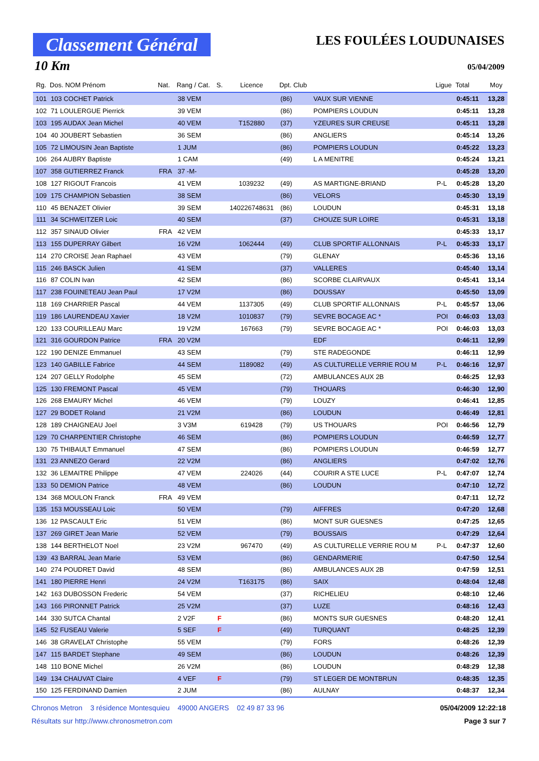Classement Général
LES FOULÉES LOUDUNAISES
10 Km 05/04/2009
| Rg. | Dos. NOM Prénom | Nat. | Rang / Cat. | S. | Licence | Dpt. Club | | Ligue | Total | Moy |
| --- | --- | --- | --- | --- | --- | --- | --- | --- | --- | --- |
| 101 | 103 COCHET Patrick | | 38 VEM | | | (86) | VAUX SUR VIENNE | | 0:45:11 | 13,28 |
| 102 | 71 LOULERGUE Pierrick | | 39 VEM | | | (86) | POMPIERS LOUDUN | | 0:45:11 | 13,28 |
| 103 | 195 AUDAX Jean Michel | | 40 VEM | | T152880 | (37) | YZEURES SUR CREUSE | | 0:45:11 | 13,28 |
| 104 | 40 JOUBERT Sebastien | | 36 SEM | | | (86) | ANGLIERS | | 0:45:14 | 13,26 |
| 105 | 72 LIMOUSIN Jean Baptiste | | 1 JUM | | | (86) | POMPIERS LOUDUN | | 0:45:22 | 13,23 |
| 106 | 264 AUBRY Baptiste | | 1 CAM | | | (49) | L A MENITRE | | 0:45:24 | 13,21 |
| 107 | 358 GUTIERREZ Franck | FRA | 37 -M- | | | | | | 0:45:28 | 13,20 |
| 108 | 127 RIGOUT Francois | | 41 VEM | | 1039232 | (49) | AS MARTIGNE-BRIAND | P-L | 0:45:28 | 13,20 |
| 109 | 175 CHAMPION Sebastien | | 38 SEM | | | (86) | VELORS | | 0:45:30 | 13,19 |
| 110 | 45 BENAZET Olivier | | 39 SEM | | 140226748631 | (86) | LOUDUN | | 0:45:31 | 13,18 |
| 111 | 34 SCHWEITZER Loic | | 40 SEM | | | (37) | CHOUZE SUR LOIRE | | 0:45:31 | 13,18 |
| 112 | 357 SINAUD Olivier | FRA | 42 VEM | | | | | | 0:45:33 | 13,17 |
| 113 | 155 DUPERRAY Gilbert | | 16 V2M | | 1062444 | (49) | CLUB SPORTIF ALLONNAIS | P-L | 0:45:33 | 13,17 |
| 114 | 270 CROISE Jean Raphael | | 43 VEM | | | (79) | GLENAY | | 0:45:36 | 13,16 |
| 115 | 246 BASCK Julien | | 41 SEM | | | (37) | VALLERES | | 0:45:40 | 13,14 |
| 116 | 87 COLIN Ivan | | 42 SEM | | | (86) | SCORBE CLAIRVAUX | | 0:45:41 | 13,14 |
| 117 | 238 FOUINETEAU Jean Paul | | 17 V2M | | | (86) | DOUSSAY | | 0:45:50 | 13,09 |
| 118 | 169 CHARRIER Pascal | | 44 VEM | | 1137305 | (49) | CLUB SPORTIF ALLONNAIS | P-L | 0:45:57 | 13,06 |
| 119 | 186 LAURENDEAU Xavier | | 18 V2M | | 1010837 | (79) | SEVRE BOCAGE AC * | POI | 0:46:03 | 13,03 |
| 120 | 133 COURILLEAU Marc | | 19 V2M | | 167663 | (79) | SEVRE BOCAGE AC * | POI | 0:46:03 | 13,03 |
| 121 | 316 GOURDON Patrice | FRA | 20 V2M | | | | EDF | | 0:46:11 | 12,99 |
| 122 | 190 DENIZE Emmanuel | | 43 SEM | | | (79) | STE RADEGONDE | | 0:46:11 | 12,99 |
| 123 | 140 GABILLE Fabrice | | 44 SEM | | 1189082 | (49) | AS CULTURELLE VERRIE ROU M | P-L | 0:46:16 | 12,97 |
| 124 | 207 GELLY Rodolphe | | 45 SEM | | | (72) | AMBULANCES AUX 2B | | 0:46:25 | 12,93 |
| 125 | 130 FREMONT Pascal | | 45 VEM | | | (79) | THOUARS | | 0:46:30 | 12,90 |
| 126 | 268 EMAURY Michel | | 46 VEM | | | (79) | LOUZY | | 0:46:41 | 12,85 |
| 127 | 29 BODET Roland | | 21 V2M | | | (86) | LOUDUN | | 0:46:49 | 12,81 |
| 128 | 189 CHAIGNEAU Joel | | 3 V3M | | 619428 | (79) | US THOUARS | POI | 0:46:56 | 12,79 |
| 129 | 70 CHARPENTIER Christophe | | 46 SEM | | | (86) | POMPIERS LOUDUN | | 0:46:59 | 12,77 |
| 130 | 75 THIBAULT Emmanuel | | 47 SEM | | | (86) | POMPIERS LOUDUN | | 0:46:59 | 12,77 |
| 131 | 23 ANNEZO Gerard | | 22 V2M | | | (86) | ANGLIERS | | 0:47:02 | 12,76 |
| 132 | 36 LEMAITRE Philippe | | 47 VEM | | 224026 | (44) | COURIR A STE LUCE | P-L | 0:47:07 | 12,74 |
| 133 | 50 DEMION Patrice | | 48 VEM | | | (86) | LOUDUN | | 0:47:10 | 12,72 |
| 134 | 368 MOULON Franck | FRA | 49 VEM | | | | | | 0:47:11 | 12,72 |
| 135 | 153 MOUSSEAU Loic | | 50 VEM | | | (79) | AIFFRES | | 0:47:20 | 12,68 |
| 136 | 12 PASCAULT Eric | | 51 VEM | | | (86) | MONT SUR GUESNES | | 0:47:25 | 12,65 |
| 137 | 269 GIRET Jean Marie | | 52 VEM | | | (79) | BOUSSAIS | | 0:47:29 | 12,64 |
| 138 | 144 BERTHELOT Noel | | 23 V2M | | 967470 | (49) | AS CULTURELLE VERRIE ROU M | P-L | 0:47:37 | 12,60 |
| 139 | 43 BARRAL Jean Marie | | 53 VEM | | | (86) | GENDARMERIE | | 0:47:50 | 12,54 |
| 140 | 274 POUDRET David | | 48 SEM | | | (86) | AMBULANCES AUX 2B | | 0:47:59 | 12,51 |
| 141 | 180 PIERRE Henri | | 24 V2M | | T163175 | (86) | SAIX | | 0:48:04 | 12,48 |
| 142 | 163 DUBOSSON Frederic | | 54 VEM | | | (37) | RICHELIEU | | 0:48:10 | 12,46 |
| 143 | 166 PIRONNET Patrick | | 25 V2M | | | (37) | LUZE | | 0:48:16 | 12,43 |
| 144 | 330 SUTCA Chantal | | 2 V2F | F | | (86) | MONTS SUR GUESNES | | 0:48:20 | 12,41 |
| 145 | 52 FUSEAU Valerie | | 5 SEF | F | | (49) | TURQUANT | | 0:48:25 | 12,39 |
| 146 | 38 GRAVELAT Christophe | | 55 VEM | | | (79) | FORS | | 0:48:26 | 12,39 |
| 147 | 115 BARDET Stephane | | 49 SEM | | | (86) | LOUDUN | | 0:48:26 | 12,39 |
| 148 | 110 BONE Michel | | 26 V2M | | | (86) | LOUDUN | | 0:48:29 | 12,38 |
| 149 | 134 CHAUVAT Claire | | 4 VEF | F | | (79) | ST LEGER DE MONTBRUN | | 0:48:35 | 12,35 |
| 150 | 125 FERDINAND Damien | | 2 JUM | | | (86) | AULNAY | | 0:48:37 | 12,34 |
Chronos Metron 3 résidence Montesquieu 49000 ANGERS 02 49 87 33 96 05/04/2009 12:22:18
Résultats sur http://www.chronosmetron.com Page 3 sur 7